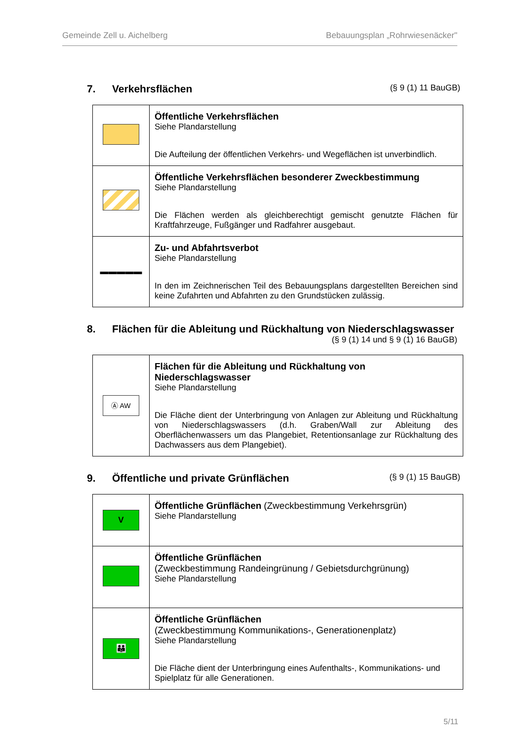Gemeinde Zell u. Aichelberg Bebauungsplan „Rohrwiesenäcker"
7. Verkehrsflächen (§ 9 (1) 11 BauGB)
| | Öffentliche Verkehrsflächen Siehe Plandarstellung Die Aufteilung der öffentlichen Verkehrs- und Wegeflächen ist unverbindlich. |
| | Öffentliche Verkehrsflächen besonderer Zweckbestimmung Siehe Plandarstellung Die Flächen werden als gleichberechtigt gemischt genutzte Flächen für Kraftfahrzeuge, Fußgänger und Radfahrer ausgebaut. |
| ▬▬▬▬▬ | Zu- und Abfahrtsverbot Siehe Plandarstellung In den im Zeichnerischen Teil des Bebauungsplans dargestellten Bereichen sind keine Zufahrten und Abfahrten zu den Grundstücken zulässig. |
8. Flächen für die Ableitung und Rückhaltung von Niederschlagswasser
(§ 9 (1) 14 und § 9 (1) 16 BauGB)
| Ⓐ AW | Flächen für die Ableitung und Rückhaltung von Niederschlagswasser Siehe Plandarstellung Die Fläche dient der Unterbringung von Anlagen zur Ableitung und Rückhaltung von Niederschlagswassers (d.h. Graben/Wall zur Ableitung des Oberflächenwassers um das Plangebiet, Retentionsanlage zur Rückhaltung des Dachwassers aus dem Plangebiet). |
9. Öffentliche und private Grünflächen (§ 9 (1) 15 BauGB)
| V | Öffentliche Grünflächen (Zweckbestimmung Verkehrsgrün) Siehe Plandarstellung |
| | Öffentliche Grünflächen (Zweckbestimmung Randeingrünung / Gebietsdurchgrünung) Siehe Plandarstellung |
| 👪 | Öffentliche Grünflächen (Zweckbestimmung Kommunikations-, Generationenplatz) Siehe Plandarstellung Die Fläche dient der Unterbringung eines Aufenthalts-, Kommunikations- und Spielplatz für alle Generationen. |
5/11